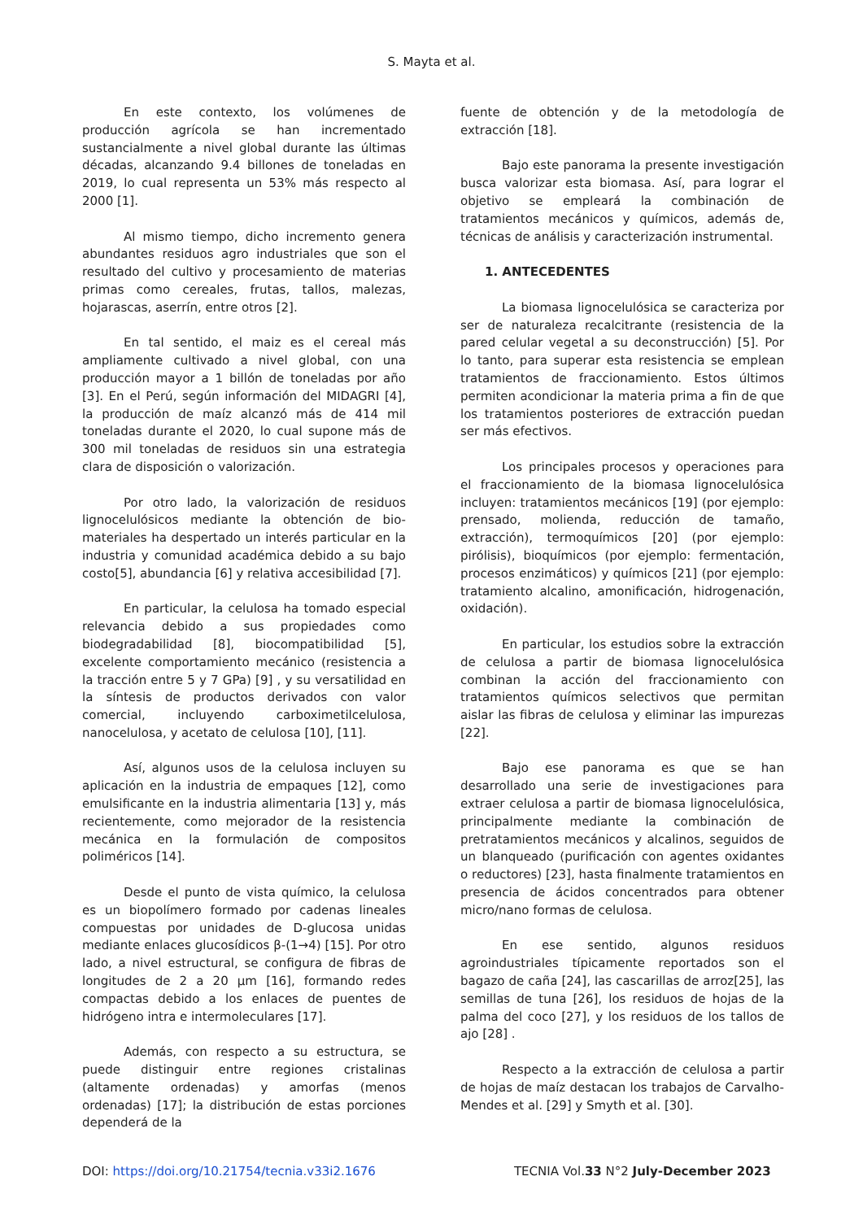S. Mayta et al.
En este contexto, los volúmenes de producción agrícola se han incrementado sustancialmente a nivel global durante las últimas décadas, alcanzando 9.4 billones de toneladas en 2019, lo cual representa un 53% más respecto al 2000 [1].
Al mismo tiempo, dicho incremento genera abundantes residuos agro industriales que son el resultado del cultivo y procesamiento de materias primas como cereales, frutas, tallos, malezas, hojarascas, aserrín, entre otros [2].
En tal sentido, el maiz es el cereal más ampliamente cultivado a nivel global, con una producción mayor a 1 billón de toneladas por año [3]. En el Perú, según información del MIDAGRI [4], la producción de maíz alcanzó más de 414 mil toneladas durante el 2020, lo cual supone más de 300 mil toneladas de residuos sin una estrategia clara de disposición o valorización.
Por otro lado, la valorización de residuos lignocelulósicos mediante la obtención de bio-materiales ha despertado un interés particular en la industria y comunidad académica debido a su bajo costo[5], abundancia [6] y relativa accesibilidad [7].
En particular, la celulosa ha tomado especial relevancia debido a sus propiedades como biodegradabilidad [8], biocompatibilidad [5], excelente comportamiento mecánico (resistencia a la tracción entre 5 y 7 GPa) [9] , y su versatilidad en la síntesis de productos derivados con valor comercial, incluyendo carboximetilcelulosa, nanocelulosa, y acetato de celulosa [10], [11].
Así, algunos usos de la celulosa incluyen su aplicación en la industria de empaques [12], como emulsificante en la industria alimentaria [13] y, más recientemente, como mejorador de la resistencia mecánica en la formulación de compositos poliméricos [14].
Desde el punto de vista químico, la celulosa es un biopolímero formado por cadenas lineales compuestas por unidades de D-glucosa unidas mediante enlaces glucosídicos β-(1→4) [15]. Por otro lado, a nivel estructural, se configura de fibras de longitudes de 2 a 20 μm [16], formando redes compactas debido a los enlaces de puentes de hidrógeno intra e intermoleculares [17].
Además, con respecto a su estructura, se puede distinguir entre regiones cristalinas (altamente ordenadas) y amorfas (menos ordenadas) [17]; la distribución de estas porciones dependerá de la
fuente de obtención y de la metodología de extracción [18].
Bajo este panorama la presente investigación busca valorizar esta biomasa. Así, para lograr el objetivo se empleará la combinación de tratamientos mecánicos y químicos, además de, técnicas de análisis y caracterización instrumental.
1. ANTECEDENTES
La biomasa lignocelulósica se caracteriza por ser de naturaleza recalcitrante (resistencia de la pared celular vegetal a su deconstrucción) [5]. Por lo tanto, para superar esta resistencia se emplean tratamientos de fraccionamiento. Estos últimos permiten acondicionar la materia prima a fin de que los tratamientos posteriores de extracción puedan ser más efectivos.
Los principales procesos y operaciones para el fraccionamiento de la biomasa lignocelulósica incluyen: tratamientos mecánicos [19] (por ejemplo: prensado, molienda, reducción de tamaño, extracción), termoquímicos [20] (por ejemplo: pirólisis), bioquímicos (por ejemplo: fermentación, procesos enzimáticos) y químicos [21] (por ejemplo: tratamiento alcalino, amonificación, hidrogenación, oxidación).
En particular, los estudios sobre la extracción de celulosa a partir de biomasa lignocelulósica combinan la acción del fraccionamiento con tratamientos químicos selectivos que permitan aislar las fibras de celulosa y eliminar las impurezas [22].
Bajo ese panorama es que se han desarrollado una serie de investigaciones para extraer celulosa a partir de biomasa lignocelulósica, principalmente mediante la combinación de pretratamientos mecánicos y alcalinos, seguidos de un blanqueado (purificación con agentes oxidantes o reductores) [23], hasta finalmente tratamientos en presencia de ácidos concentrados para obtener micro/nano formas de celulosa.
En ese sentido, algunos residuos agroindustriales típicamente reportados son el bagazo de caña [24], las cascarillas de arroz[25], las semillas de tuna [26], los residuos de hojas de la palma del coco [27], y los residuos de los tallos de ajo [28] .
Respecto a la extracción de celulosa a partir de hojas de maíz destacan los trabajos de Carvalho-Mendes et al. [29] y Smyth et al. [30].
DOI: https://doi.org/10.21754/tecnia.v33i2.1676 TECNIA Vol.33 N°2 July-December 2023